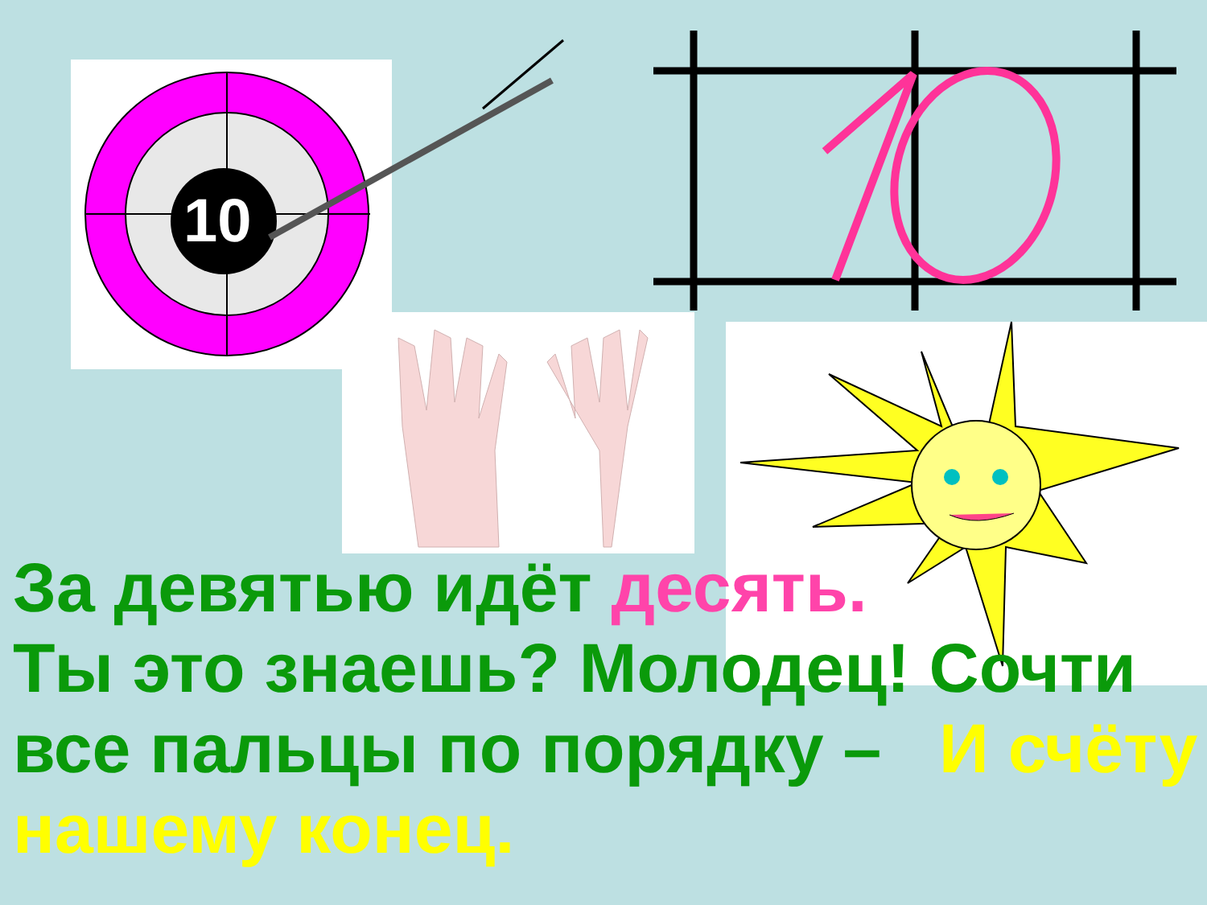10
За девятью идёт десять.
Ты это знаешь? Молодец! Сочти
все пальцы по порядку – И счёту
нашему конец.